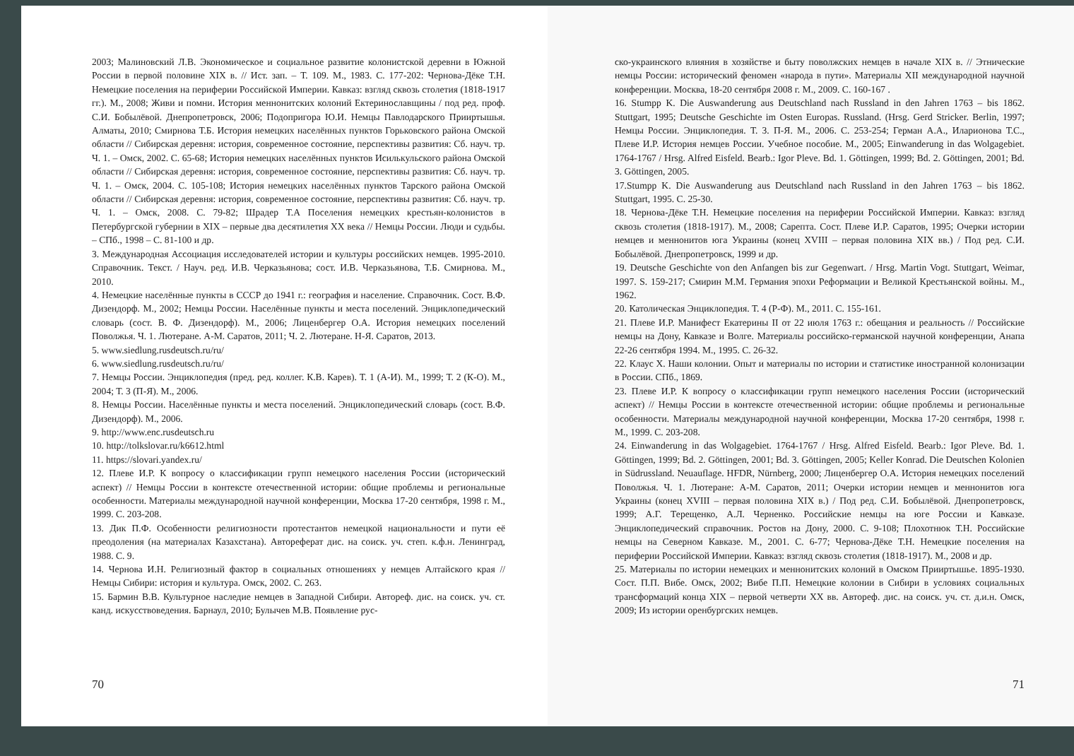2003; Малиновский Л.В. Экономическое и социальное развитие колонистской деревни в Южной России в первой половине XIX в. // Ист. зап. – Т. 109. М., 1983. С. 177-202: Чернова-Дёке Т.Н. Немецкие поселения на периферии Российской Империи. Кавказ: взгляд сквозь столетия (1818-1917 гг.). М., 2008; Живи и помни. История меннонитских колоний Ектеринославщины / под ред. проф. С.И. Бобылёвой. Днепропетровск, 2006; Подопригора Ю.И. Немцы Павлодарского Прииртышья. Алматы, 2010; Смирнова Т.Б. История немецких населённых пунктов Горьковского района Омской области // Сибирская деревня: история, современное состояние, перспективы развития: Сб. науч. тр. Ч. 1. – Омск, 2002. С. 65-68; История немецких населённых пунктов Исилькульского района Омской области // Сибирская деревня: история, современное состояние, перспективы развития: Сб. науч. тр. Ч. 1. – Омск, 2004. С. 105-108; История немецких населённых пунктов Тарского района Омской области // Сибирская деревня: история, современное состояние, перспективы развития: Сб. науч. тр. Ч. 1. – Омск, 2008. С. 79-82; Шрадер Т.А Поселения немецких крестьян-колонистов в Петербургской губернии в XIX – первые два десятилетия XX века // Немцы России. Люди и судьбы. – СПб., 1998 – С. 81-100 и др.
3. Международная Ассоциация исследователей истории и культуры российских немцев. 1995-2010. Справочник. Текст. / Науч. ред. И.В. Черказьянова; сост. И.В. Черказьянова, Т.Б. Смирнова. М., 2010.
4. Немецкие населённые пункты в СССР до 1941 г.: география и население. Справочник. Сост. В.Ф. Дизендорф. М., 2002; Немцы России. Населённые пункты и места поселений. Энциклопедический словарь (сост. В. Ф. Дизендорф). М., 2006; Лиценбергер О.А. История немецких поселений Поволжья. Ч. 1. Лютеране. А-М. Саратов, 2011; Ч. 2. Лютеране. Н-Я. Саратов, 2013.
5. www.siedlung.rusdeutsch.ru/ru/
6. www.siedlung.rusdeutsch.ru/ru/
7. Немцы России. Энциклопедия (пред. ред. коллег. К.В. Карев). Т. 1 (А-И). М., 1999; Т. 2 (К-О). М., 2004; Т. 3 (П-Я). М., 2006.
8. Немцы России. Населённые пункты и места поселений. Энциклопедический словарь (сост. В.Ф. Дизендорф). М., 2006.
9. http://www.enc.rusdeutsch.ru
10. http://tolkslovar.ru/k6612.html
11. https://slovari.yandex.ru/
12. Плеве И.Р. К вопросу о классификации групп немецкого населения России (исторический аспект) // Немцы России в контексте отечественной истории: общие проблемы и региональные особенности. Материалы международной научной конференции, Москва 17-20 сентября, 1998 г. М., 1999. С. 203-208.
13. Дик П.Ф. Особенности религиозности протестантов немецкой национальности и пути её преодоления (на материалах Казахстана). Автореферат дис. на соиск. уч. степ. к.ф.н. Ленинград, 1988. С. 9.
14. Чернова И.Н. Религиозный фактор в социальных отношениях у немцев Алтайского края // Немцы Сибири: история и культура. Омск, 2002. С. 263.
15. Бармин В.В. Культурное наследие немцев в Западной Сибири. Автореф. дис. на соиск. уч. ст. канд. искусствоведения. Барнаул, 2010; Булычев М.В. Появление рус-
70
ско-украинского влияния в хозяйстве и быту поволжских немцев в начале XIX в. // Этнические немцы России: исторический феномен «народа в пути». Материалы XII международной научной конференции. Москва, 18-20 сентября 2008 г. М., 2009. С. 160-167 .
16. Stumpp K. Die Auswanderung aus Deutschland nach Russland in den Jahren 1763 – bis 1862. Stuttgart, 1995; Deutsche Geschichte im Osten Europas. Russland. (Hrsg. Gerd Stricker. Berlin, 1997; Немцы России. Энциклопедия. Т. 3. П-Я. М., 2006. С. 253-254; Герман А.А., Иларионова Т.С., Плеве И.Р. История немцев России. Учебное пособие. М., 2005; Einwanderung in das Wolgagebiet. 1764-1767 / Hrsg. Alfred Eisfeld. Bearb.: Igor Pleve. Bd. 1. Göttingen, 1999; Bd. 2. Göttingen, 2001; Bd. 3. Göttingen, 2005.
17.Stumpp K. Die Auswanderung aus Deutschland nach Russland in den Jahren 1763 – bis 1862. Stuttgart, 1995. С. 25-30.
18. Чернова-Дёке Т.Н. Немецкие поселения на периферии Российской Империи. Кавказ: взгляд сквозь столетия (1818-1917). М., 2008; Сарепта. Сост. Плеве И.Р. Саратов, 1995; Очерки истории немцев и меннонитов юга Украины (конец XVIII – первая половина XIX вв.) / Под ред. С.И. Бобылёвой. Днепропетровск, 1999 и др.
19. Deutsche Geschichte von den Anfangen bis zur Gegenwart. / Hrsg. Martin Vogt. Stuttgart, Weimar, 1997. S. 159-217; Смирин М.М. Германия эпохи Реформации и Великой Крестьянской войны. М., 1962.
20. Католическая Энциклопедия. Т. 4 (Р-Ф). М., 2011. С. 155-161.
21. Плеве И.Р. Манифест Екатерины II от 22 июля 1763 г.: обещания и реальность // Российские немцы на Дону, Кавказе и Волге. Материалы российско-германской научной конференции, Анапа 22-26 сентября 1994. М., 1995. С. 26-32.
22. Клаус Х. Наши колонии. Опыт и материалы по истории и статистике иностранной колонизации в России. СПб., 1869.
23. Плеве И.Р. К вопросу о классификации групп немецкого населения России (исторический аспект) // Немцы России в контексте отечественной истории: общие проблемы и региональные особенности. Материалы международной научной конференции, Москва 17-20 сентября, 1998 г. М., 1999. С. 203-208.
24. Einwanderung in das Wolgagebiet. 1764-1767 / Hrsg. Alfred Eisfeld. Bearb.: Igor Pleve. Bd. 1. Göttingen, 1999; Bd. 2. Göttingen, 2001; Bd. 3. Göttingen, 2005; Keller Konrad. Die Deutschen Kolonien in Südrussland. Neuauflage. HFDR, Nürnberg, 2000; Лиценбергер О.А. История немецких поселений Поволжья. Ч. 1. Лютеране: А-М. Саратов, 2011; Очерки истории немцев и меннонитов юга Украины (конец XVIII – первая половина XIX в.) / Под ред. С.И. Бобылёвой. Днепропетровск, 1999; А.Г. Терещенко, А.Л. Черненко. Российские немцы на юге России и Кавказе. Энциклопедический справочник. Ростов на Дону, 2000. С. 9-108; Плохотнюк Т.Н. Российские немцы на Северном Кавказе. М., 2001. С. 6-77; Чернова-Дёке Т.Н. Немецкие поселения на периферии Российской Империи. Кавказ: взгляд сквозь столетия (1818-1917). М., 2008 и др.
25. Материалы по истории немецких и меннонитских колоний в Омском Прииртышье. 1895-1930. Сост. П.П. Вибе. Омск, 2002; Вибе П.П. Немецкие колонии в Сибири в условиях социальных трансформаций конца XIX – первой четверти XX вв. Автореф. дис. на соиск. уч. ст. д.и.н. Омск, 2009; Из истории оренбургских немцев.
71